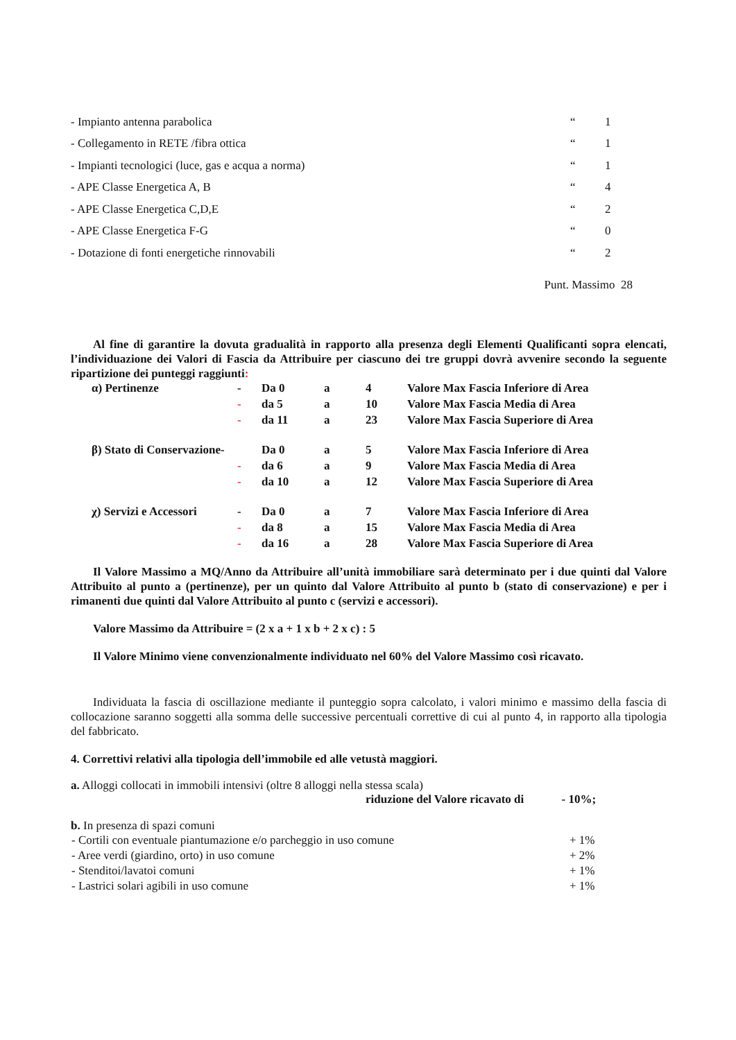| - Impianto antenna parabolica | “ | 1 |
| - Collegamento in RETE /fibra ottica | “ | 1 |
| - Impianti tecnologici (luce, gas e acqua a norma) | “ | 1 |
| - APE Classe Energetica A, B | “ | 4 |
| - APE Classe Energetica C,D,E | “ | 2 |
| - APE Classe Energetica F-G | “ | 0 |
| - Dotazione di fonti energetiche rinnovabili | “ | 2 |
Punt. Massimo 28
Al fine di garantire la dovuta gradualità in rapporto alla presenza degli Elementi Qualificanti sopra elencati, l’individuazione dei Valori di Fascia da Attribuire per ciascuno dei tre gruppi dovrà avvenire secondo la seguente ripartizione dei punteggi raggiunti:
| α) Pertinenze | - | Da 0 | a | 4 | Valore Max Fascia Inferiore di Area |
| | - | da 5 | a | 10 | Valore Max Fascia Media di Area |
| | - | da 11 | a | 23 | Valore Max Fascia Superiore di Area |
| β) Stato di Conservazione- | | Da 0 | a | 5 | Valore Max Fascia Inferiore di Area |
| | - | da 6 | a | 9 | Valore Max Fascia Media di Area |
| | - | da 10 | a | 12 | Valore Max Fascia Superiore di Area |
| χ) Servizi e Accessori | - | Da 0 | a | 7 | Valore Max Fascia Inferiore di Area |
| | - | da 8 | a | 15 | Valore Max Fascia Media di Area |
| | - | da 16 | a | 28 | Valore Max Fascia Superiore di Area |
Il Valore Massimo a MQ/Anno da Attribuire all’unità immobiliare sarà determinato per i due quinti dal Valore Attribuito al punto a (pertinenze), per un quinto dal Valore Attribuito al punto b (stato di conservazione) e per i rimanenti due quinti dal Valore Attribuito al punto c (servizi e accessori).
Valore Massimo da Attribuire = (2 x a + 1 x b + 2 x c) : 5
Il Valore Minimo viene convenzionalmente individuato nel 60% del Valore Massimo così ricavato.
Individuata la fascia di oscillazione mediante il punteggio sopra calcolato, i valori minimo e massimo della fascia di collocazione saranno soggetti alla somma delle successive percentuali correttive di cui al punto 4, in rapporto alla tipologia del fabbricato.
4. Correttivi relativi alla tipologia dell’immobile ed alle vetustà maggiori.
a. Alloggi collocati in immobili intensivi (oltre 8 alloggi nella stessa scala)
riduzione del Valore ricavato di - 10%;
b. In presenza di spazi comuni
| - Cortili con eventuale piantumazione e/o parcheggio in uso comune | + 1% |
| - Aree verdi (giardino, orto) in uso comune | + 2% |
| - Stenditoi/lavatoi comuni | + 1% |
| - Lastrici solari agibili in uso comune | + 1% |